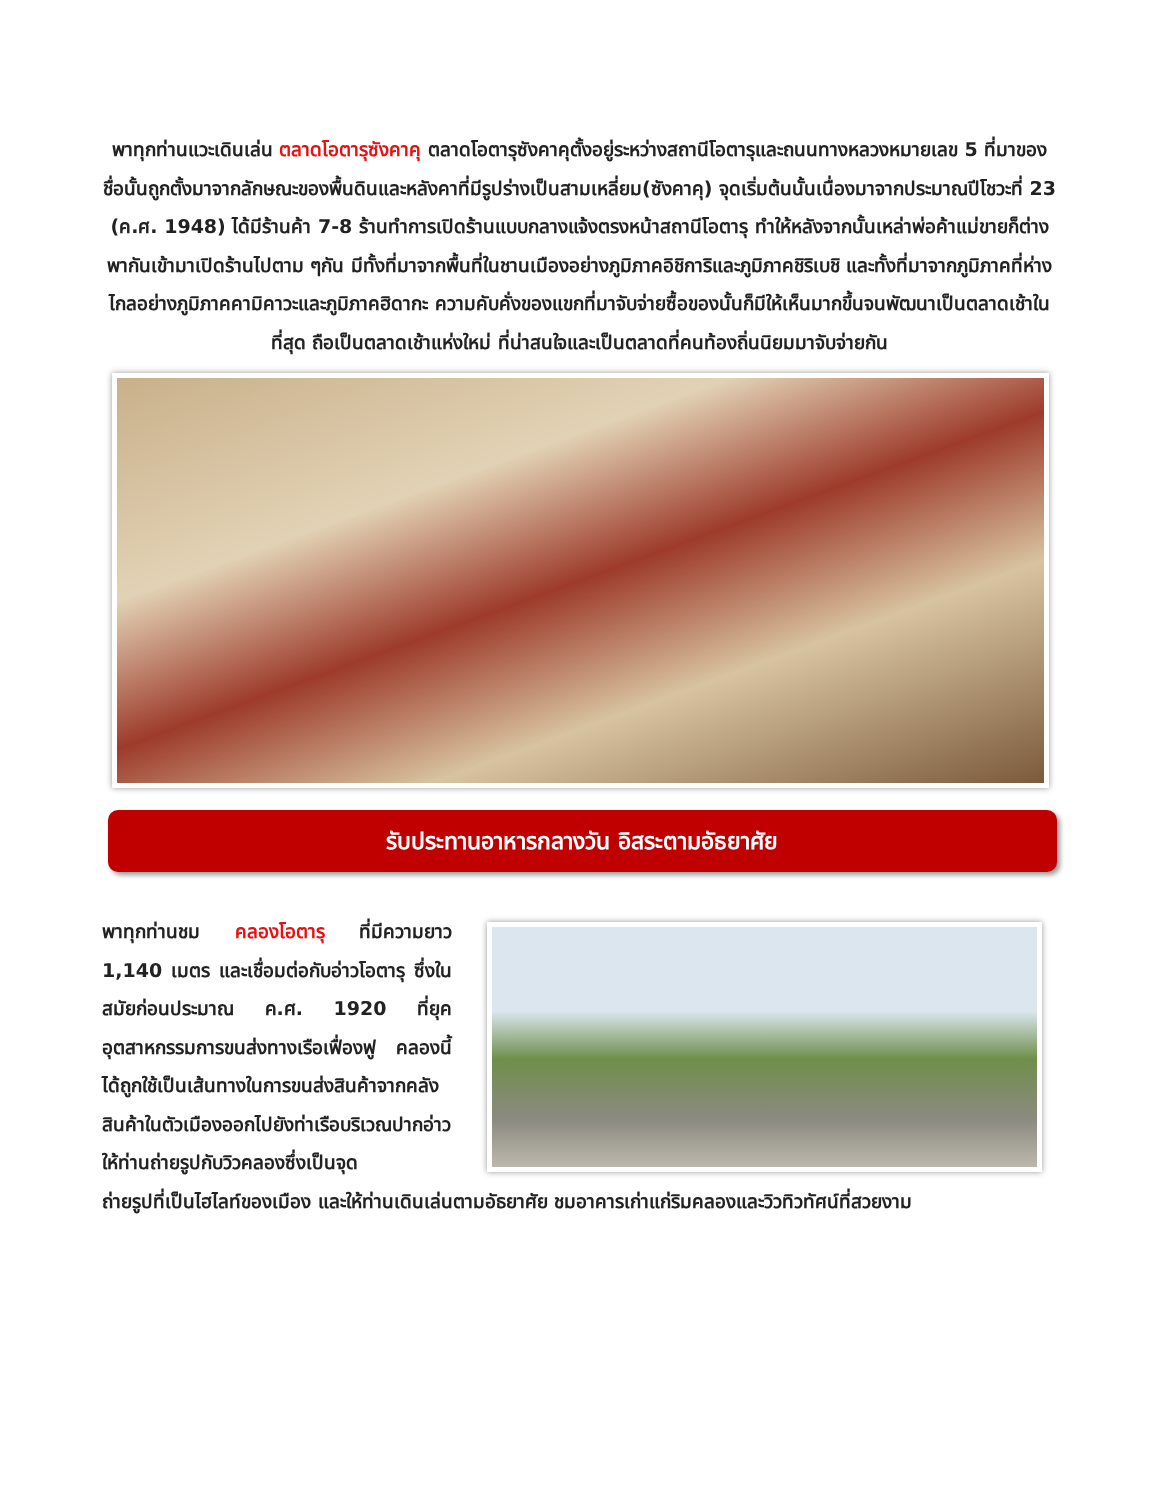พาทุกท่านแวะเดินเล่น ตลาดโอตารุซังคาคุ ตลาดโอตารุซังคาคุตั้งอยู่ระหว่างสถานีโอตารุและถนนทางหลวงหมายเลข 5 ที่มาของชื่อนั้นถูกตั้งมาจากลักษณะของพื้นดินและหลังคาที่มีรูปร่างเป็นสามเหลี่ยม(ซังคาคุ) จุดเริ่มต้นนั้นเนื่องมาจากประมาณปีโชวะที่ 23 (ค.ศ. 1948) ได้มีร้านค้า 7-8 ร้านทำการเปิดร้านแบบกลางแจ้งตรงหน้าสถานีโอตารุ ทำให้หลังจากนั้นเหล่าพ่อค้าแม่ขายก็ต่างพากันเข้ามาเปิดร้านไปตาม ๆกัน มีทั้งที่มาจากพื้นที่ในชานเมืองอย่างภูมิภาคอิชิการิและภูมิภาคชิริเบชิ และทั้งที่มาจากภูมิภาคที่ห่างไกลอย่างภูมิภาคคามิคาวะและภูมิภาคฮิดากะ ความคับคั่งของแขกที่มาจับจ่ายซื้อของนั้นก็มีให้เห็นมากขึ้นจนพัฒนาเป็นตลาดเช้าในที่สุด ถือเป็นตลาดเช้าแห่งใหม่ ที่น่าสนใจและเป็นตลาดที่คนท้องถิ่นนิยมมาจับจ่ายกัน
รับประทานอาหารกลางวัน อิสระตามอัธยาศัย
พาทุกท่านชม คลองโอตารุ ที่มีความยาว 1,140 เมตร และเชื่อมต่อกับอ่าวโอตารุ ซึ่งในสมัยก่อนประมาณ ค.ศ. 1920 ที่ยุคอุตสาหกรรมการขนส่งทางเรือเฟื่องฟู คลองนี้ได้ถูกใช้เป็นเส้นทางในการขนส่งสินค้าจากคลังสินค้าในตัวเมืองออกไปยังท่าเรือบริเวณปากอ่าวให้ท่านถ่ายรูปกับวิวคลองซึ่งเป็นจุด
ถ่ายรูปที่เป็นไฮไลท์ของเมือง และให้ท่านเดินเล่นตามอัธยาศัย ชมอาคารเก่าแก่ริมคลองและวิวทิวทัศน์ที่สวยงาม